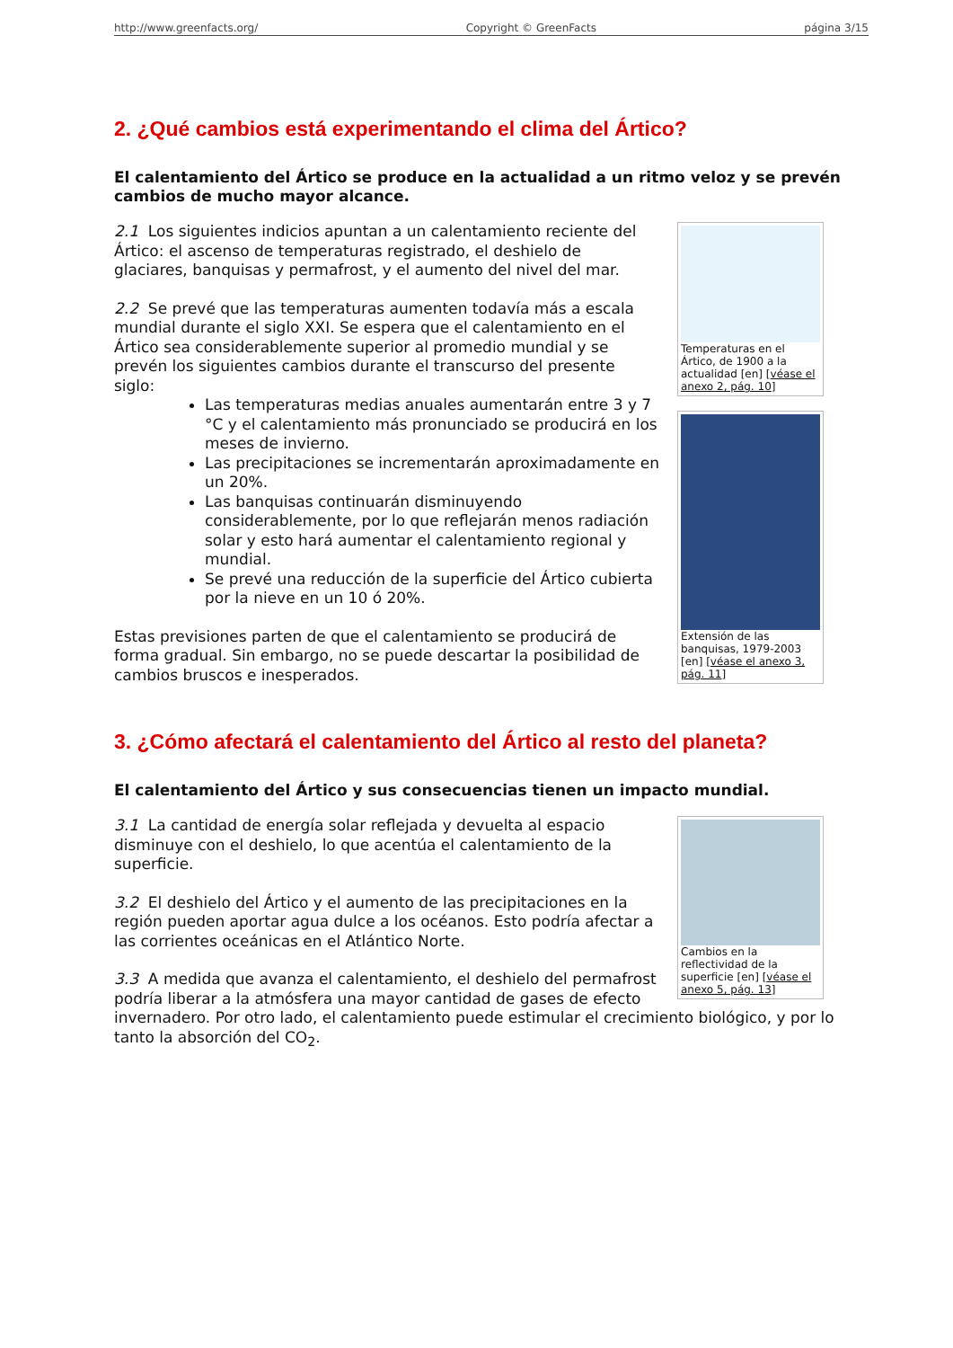http://www.greenfacts.org/ Copyright © GreenFacts página 3/15
2. ¿Qué cambios está experimentando el clima del Ártico?
El calentamiento del Ártico se produce en la actualidad a un ritmo veloz y se prevén cambios de mucho mayor alcance.
Temperaturas en el Ártico, de 1900 a la actualidad [en] [véase el anexo 2, pág. 10]
2.1 Los siguientes indicios apuntan a un calentamiento reciente del Ártico: el ascenso de temperaturas registrado, el deshielo de glaciares, banquisas y permafrost, y el aumento del nivel del mar.
Extensión de las banquisas, 1979-2003 [en] [véase el anexo 3, pág. 11]
2.2 Se prevé que las temperaturas aumenten todavía más a escala mundial durante el siglo XXI. Se espera que el calentamiento en el Ártico sea considerablemente superior al promedio mundial y se prevén los siguientes cambios durante el transcurso del presente siglo:
Las temperaturas medias anuales aumentarán entre 3 y 7 °C y el calentamiento más pronunciado se producirá en los meses de invierno.
Las precipitaciones se incrementarán aproximadamente en un 20%.
Las banquisas continuarán disminuyendo considerablemente, por lo que reflejarán menos radiación solar y esto hará aumentar el calentamiento regional y mundial.
Se prevé una reducción de la superficie del Ártico cubierta por la nieve en un 10 ó 20%.
Estas previsiones parten de que el calentamiento se producirá de forma gradual. Sin embargo, no se puede descartar la posibilidad de cambios bruscos e inesperados.
3. ¿Cómo afectará el calentamiento del Ártico al resto del planeta?
El calentamiento del Ártico y sus consecuencias tienen un impacto mundial.
Cambios en la reflectividad de la superficie [en] [véase el anexo 5, pág. 13]
3.1 La cantidad de energía solar reflejada y devuelta al espacio disminuye con el deshielo, lo que acentúa el calentamiento de la superficie.
3.2 El deshielo del Ártico y el aumento de las precipitaciones en la región pueden aportar agua dulce a los océanos. Esto podría afectar a las corrientes oceánicas en el Atlántico Norte.
3.3 A medida que avanza el calentamiento, el deshielo del permafrost podría liberar a la atmósfera una mayor cantidad de gases de efecto invernadero. Por otro lado, el calentamiento puede estimular el crecimiento biológico, y por lo tanto la absorción del CO<sub>2</sub>.